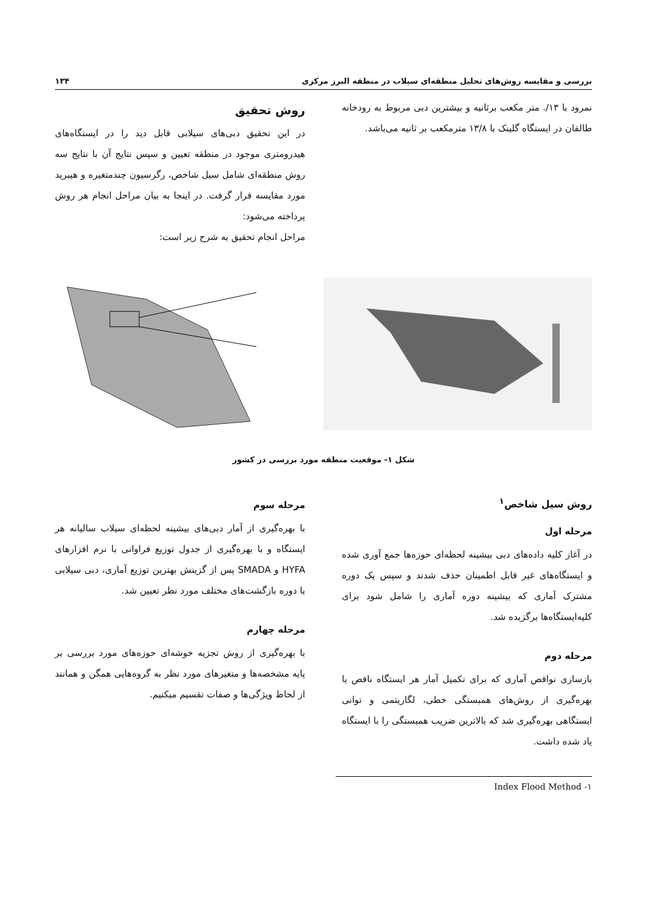بررسی و مقایسه روش‌های تحلیل منطقه‌ای سیلاب در منطقه البرز مرکزی ۱۳۴
نمرود با ۱۳/. متر مکعب برثانیه و بیشترین دبی مربوط به رودخانه طالقان در ایستگاه گلینک با ۱۳/۸ مترمکعب بر ثانیه می‌باشد.
روش تحقیق
در این تحقیق دبی‌های سیلابی قابل دید را در ایستگاه‌های هیدرومتری موجود در منطقه تعیین و سپس نتایج آن با نتایج سه روش منطقه‌ای شامل سیل شاخص، رگرسیون چندمتغیره و هیبرید مورد مقایسه قرار گرفت. در اینجا به بیان مراحل انجام هر روش پرداخته می‌شود:
مراحل انجام تحقیق به شرح زیر است:
شکل ۱- موقعیت منطقه مورد بررسی در کشور
روش سیل شاخص<sup>۱</sup>
مرحله اول
در آغاز کلیه داده‌های دبی بیشینه لحظه‌ای حوزه‌ها جمع آوری شده و ایستگاه‌های غیر قابل اطمینان حذف شدند و سپس یک دوره مشترک آماری که بیشینه دوره آماری را شامل شود برای کلیه‌ایستگاه‌ها برگزیده شد.
مرحله دوم
بازسازی نواقص آماری که برای تکمیل آمار هر ایستگاه ناقص با بهره‌گیری از روش‌های همبستگی خطی، لگاریتمی و توانی ایستگاهی بهره‌گیری شد که بالاترین ضریب همبستگی را با ایستگاه یاد شده داشت.
مرحله سوم
با بهره‌گیری از آمار دبی‌های بیشینه لحظه‌ای سیلاب سالیانه هر ایستگاه و با بهره‌گیری از جدول توزیع فراوانی با نرم افزارهای HYFA و SMADA پس از گزینش بهترین توزیع آماری، دبی سیلابی با دوره بازگشت‌های مختلف مورد نظر تعیین شد.
مرحله چهارم
با بهره‌گیری از روش تجزیه خوشه‌ای حوزه‌های مورد بررسی بر پایه مشخصه‌ها و متغیرهای مورد نظر به گروه‌هایی همگن و همانند از لحاظ ویژگی‌ها و صفات تقسیم میکنیم.
۱- Index Flood Method